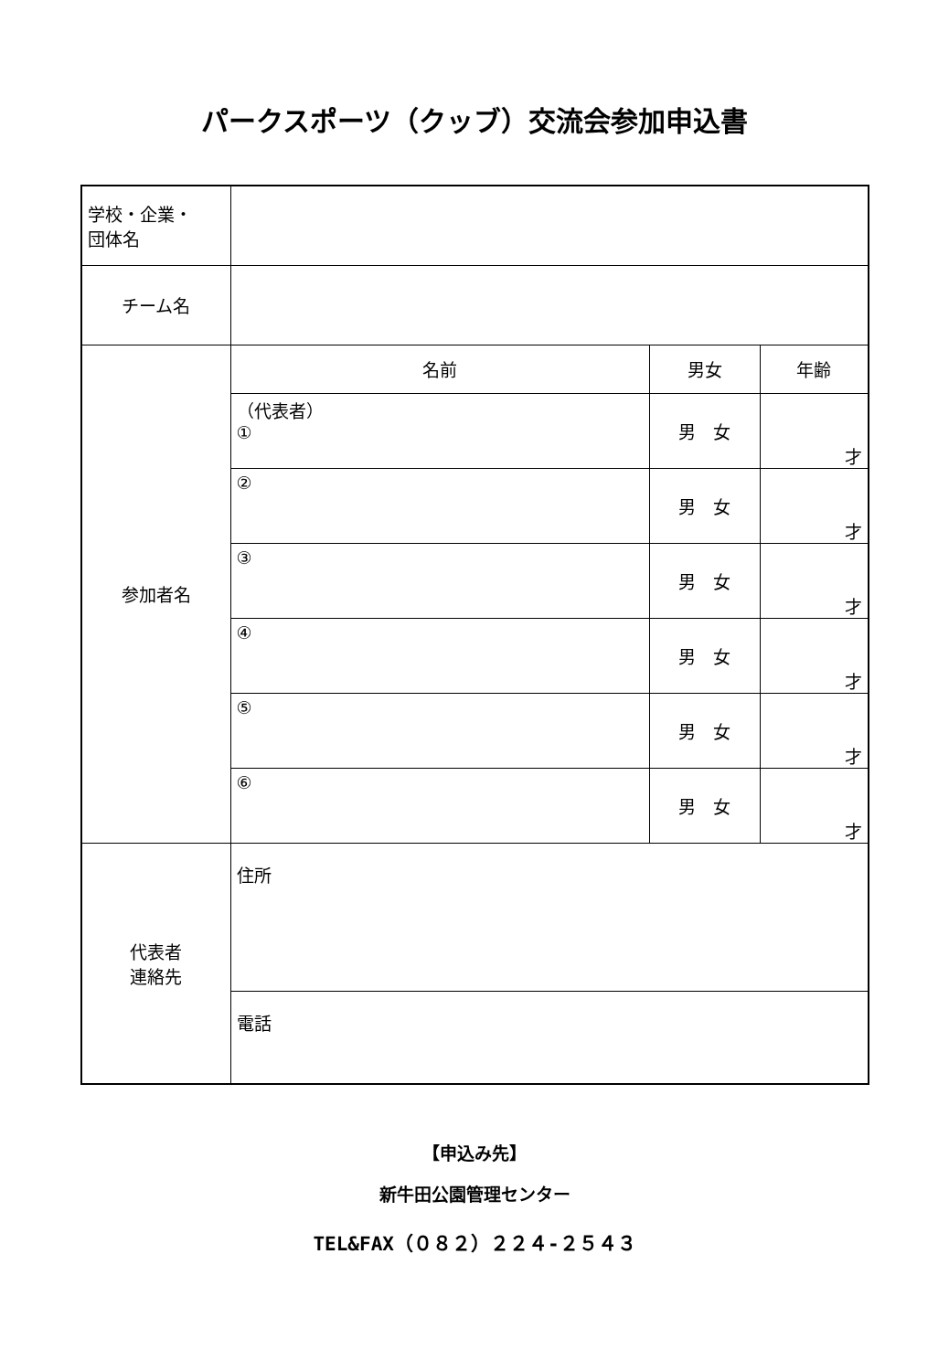パークスポーツ（クッブ）交流会参加申込書
| 学校・企業・ 団体名 | | | |
| チーム名 | | | |
| 参加者名 | 名前 | 男女 | 年齢 |
| | （代表者） ① | 男 女 | 才 |
| | ② | 男 女 | 才 |
| | ③ | 男 女 | 才 |
| | ④ | 男 女 | 才 |
| | ⑤ | 男 女 | 才 |
| | ⑥ | 男 女 | 才 |
| 代表者 連絡先 | 住所 | | |
| | 電話 | | |
【申込み先】
新牛田公園管理センター
TEL&FAX（０８２）２２４-２５４３